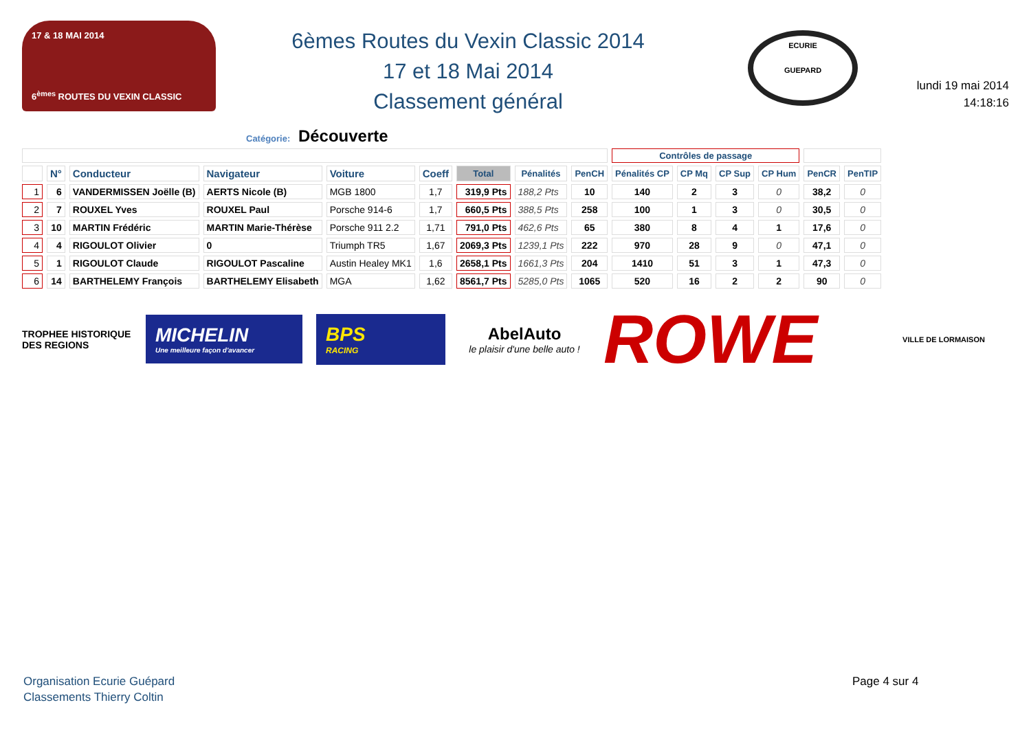17 & 18 MAI 2014
6<sup>èmes</sup> ROUTES DU VEXIN CLASSIC
6èmes Routes du Vexin Classic 2014
17 et 18 Mai 2014
Classement général
ECURIE
GUEPARD
lundi 19 mai 2014
14:18:16
Catégorie: Découverte
| | | | | | | | | | Contrôles de passage | | | | | |
| --- | --- | --- | --- | --- | --- | --- | --- | --- | --- | --- | --- | --- | --- | --- |
| | N° | Conducteur | Navigateur | Voiture | Coeff | Total | Pénalités | PenCH | Pénalités CP | CP Mq | CP Sup | CP Hum | PenCR | PenTIP |
| 1 | 6 | VANDERMISSEN Joëlle (B) | AERTS Nicole (B) | MGB 1800 | 1,7 | 319,9 Pts | 188,2 Pts | 10 | 140 | 2 | 3 | 0 | 38,2 | 0 |
| 2 | 7 | ROUXEL Yves | ROUXEL Paul | Porsche 914-6 | 1,7 | 660,5 Pts | 388,5 Pts | 258 | 100 | 1 | 3 | 0 | 30,5 | 0 |
| 3 | 10 | MARTIN Frédéric | MARTIN Marie-Thérèse | Porsche 911 2.2 | 1,71 | 791,0 Pts | 462,6 Pts | 65 | 380 | 8 | 4 | 1 | 17,6 | 0 |
| 4 | 4 | RIGOULOT Olivier | 0 | Triumph TR5 | 1,67 | 2069,3 Pts | 1239,1 Pts | 222 | 970 | 28 | 9 | 0 | 47,1 | 0 |
| 5 | 1 | RIGOULOT Claude | RIGOULOT Pascaline | Austin Healey MK1 | 1,6 | 2658,1 Pts | 1661,3 Pts | 204 | 1410 | 51 | 3 | 1 | 47,3 | 0 |
| 6 | 14 | BARTHELEMY François | BARTHELEMY Elisabeth | MGA | 1,62 | 8561,7 Pts | 5285,0 Pts | 1065 | 520 | 16 | 2 | 2 | 90 | 0 |
TROPHEE HISTORIQUE DES REGIONS
MICHELIN
Une meilleure façon d'avancer
BPS
RACING
AbelAuto
le plaisir d'une belle auto !
ROWE
VILLE DE LORMAISON
Organisation Ecurie Guépard
Classements Thierry Coltin
Page 4 sur 4